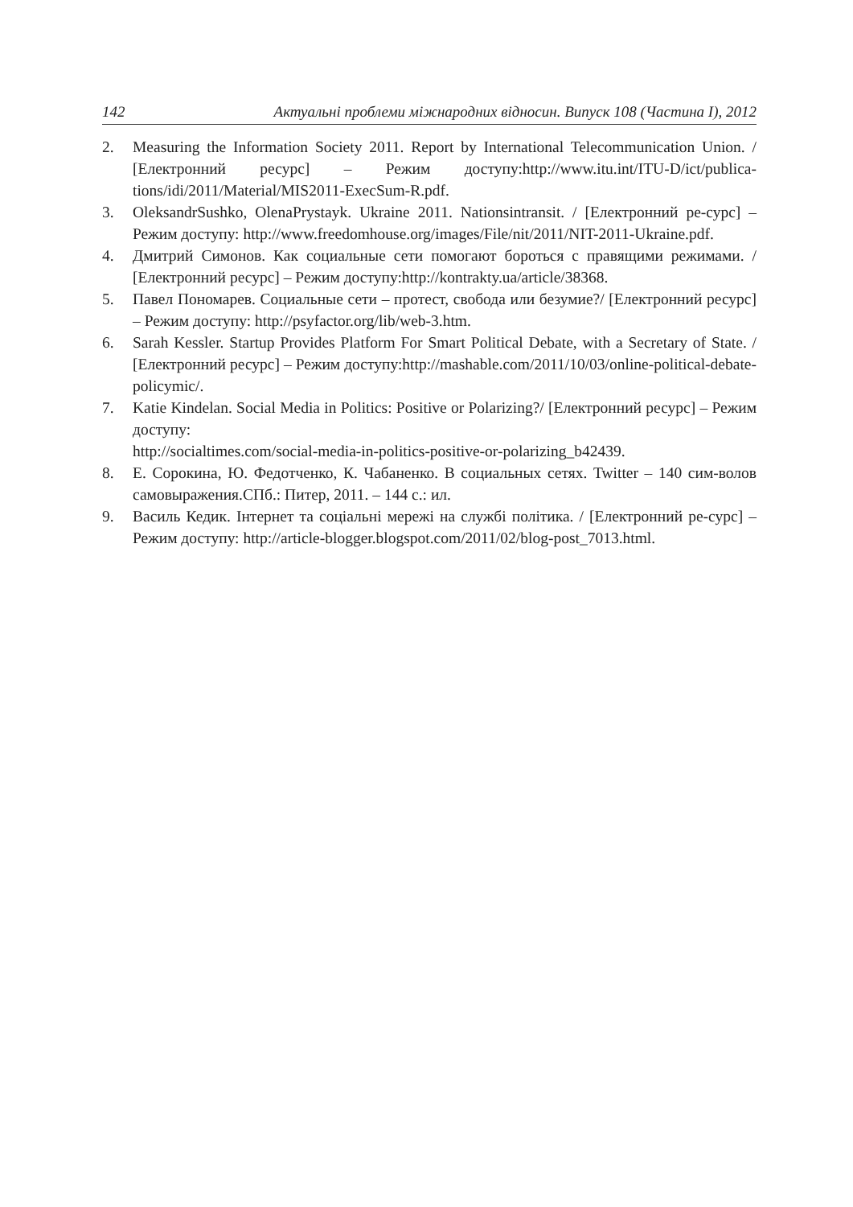142 Актуальні проблеми міжнародних відносин. Випуск 108 (Частина І), 2012
2. Measuring the Information Society 2011. Report by International Telecommunication Union. / [Електронний ресурс] – Режим доступу:http://www.itu.int/ITU-D/ict/publica-tions/idi/2011/Material/MIS2011-ExecSum-R.pdf.
3. OleksandrSushko, OlenaPrystayk. Ukraine 2011. Nationsintransit. / [Електронний ре-сурс] – Режим доступу: http://www.freedomhouse.org/images/File/nit/2011/NIT-2011-Ukraine.pdf.
4. Дмитрий Симонов. Как социальные сети помогают бороться с правящими режимами. / [Електронний ресурс] – Режим доступу:http://kontrakty.ua/article/38368.
5. Павел Пономарев. Социальные сети – протест, свобода или безумие?/ [Електронний ресурс] – Режим доступу: http://psyfactor.org/lib/web-3.htm.
6. Sarah Kessler. Startup Provides Platform For Smart Political Debate, with a Secretary of State. / [Електронний ресурс] – Режим доступу:http://mashable.com/2011/10/03/online-political-debate-policymic/.
7. Katie Kindelan. Social Media in Politics: Positive or Polarizing?/ [Електронний ресурс] – Режим доступу:
http://socialtimes.com/social-media-in-politics-positive-or-polarizing_b42439.
8. Е. Сорокина, Ю. Федотченко, К. Чабаненко. В социальных сетях. Twitter – 140 сим-волов самовыражения.СПб.: Питер, 2011. – 144 с.: ил.
9. Василь Кедик. Інтернет та соціальні мережі на службі політика. / [Електронний ре-сурс] – Режим доступу: http://article-blogger.blogspot.com/2011/02/blog-post_7013.html.